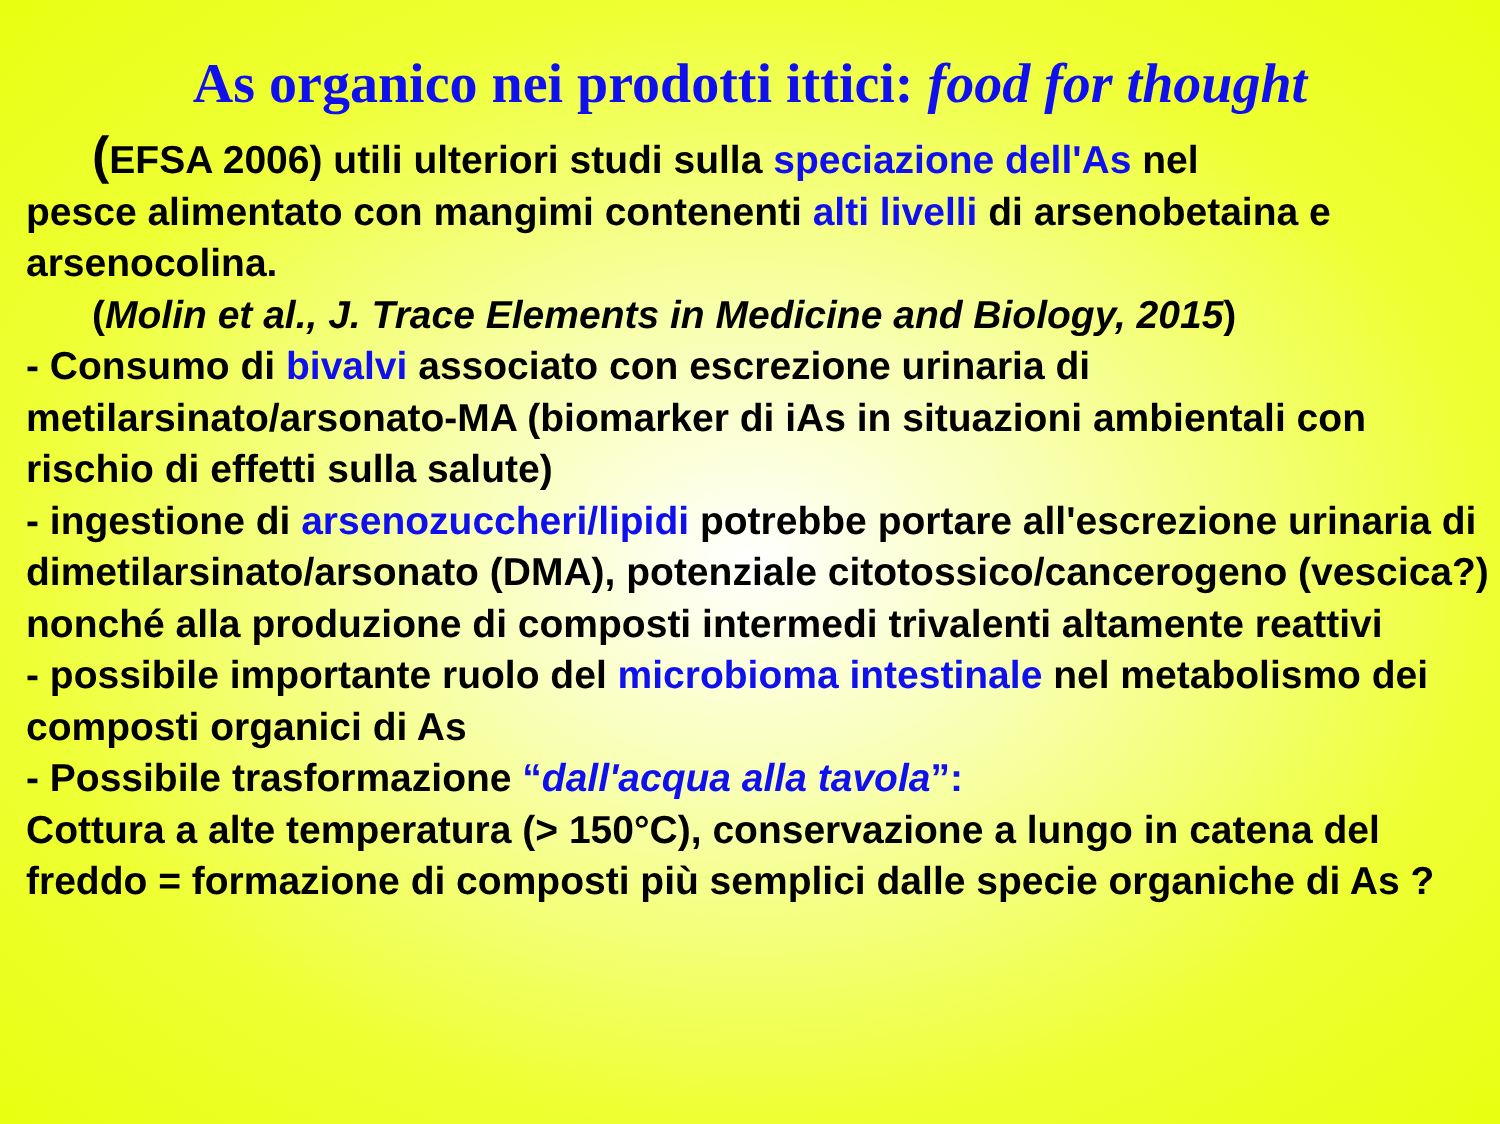As organico nei prodotti ittici: food for thought
(EFSA 2006) utili ulteriori studi sulla speciazione dell'As nel
pesce alimentato con mangimi contenenti alti livelli di arsenobetaina e arsenocolina.
(Molin et al., J. Trace Elements in Medicine and Biology, 2015)
- Consumo di bivalvi associato con escrezione urinaria di metilarsinato/arsonato-MA (biomarker di iAs in situazioni ambientali con rischio di effetti sulla salute)
- ingestione di arsenozuccheri/lipidi potrebbe portare all'escrezione urinaria di dimetilarsinato/arsonato (DMA), potenziale citotossico/cancerogeno (vescica?) nonché alla produzione di composti intermedi trivalenti altamente reattivi
- possibile importante ruolo del microbioma intestinale nel metabolismo dei composti organici di As
- Possibile trasformazione “dall'acqua alla tavola”:
Cottura a alte temperatura (> 150°C), conservazione a lungo in catena del freddo = formazione di composti più semplici dalle specie organiche di As ?